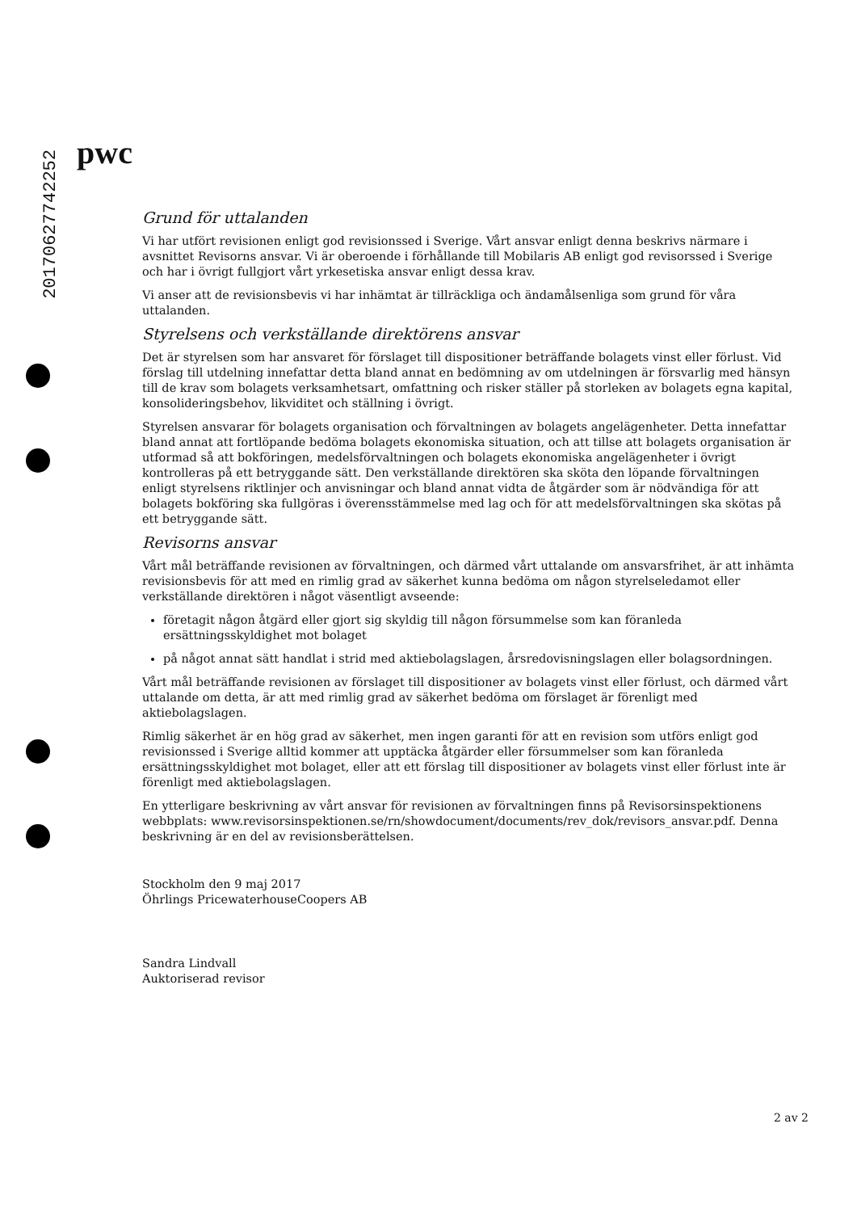20170627742252
pwc
Grund för uttalanden
Vi har utfört revisionen enligt god revisionssed i Sverige. Vårt ansvar enligt denna beskrivs närmare i avsnittet Revisorns ansvar. Vi är oberoende i förhållande till Mobilaris AB enligt god revisorssed i Sverige och har i övrigt fullgjort vårt yrkesetiska ansvar enligt dessa krav.
Vi anser att de revisionsbevis vi har inhämtat är tillräckliga och ändamålsenliga som grund för våra uttalanden.
Styrelsens och verkställande direktörens ansvar
Det är styrelsen som har ansvaret för förslaget till dispositioner beträffande bolagets vinst eller förlust. Vid förslag till utdelning innefattar detta bland annat en bedömning av om utdelningen är försvarlig med hänsyn till de krav som bolagets verksamhetsart, omfattning och risker ställer på storleken av bolagets egna kapital, konsolideringsbehov, likviditet och ställning i övrigt.
Styrelsen ansvarar för bolagets organisation och förvaltningen av bolagets angelägenheter. Detta innefattar bland annat att fortlöpande bedöma bolagets ekonomiska situation, och att tillse att bolagets organisation är utformad så att bokföringen, medelsförvaltningen och bolagets ekonomiska angelägenheter i övrigt kontrolleras på ett betryggande sätt. Den verkställande direktören ska sköta den löpande förvaltningen enligt styrelsens riktlinjer och anvisningar och bland annat vidta de åtgärder som är nödvändiga för att bolagets bokföring ska fullgöras i överensstämmelse med lag och för att medelsförvaltningen ska skötas på ett betryggande sätt.
Revisorns ansvar
Vårt mål beträffande revisionen av förvaltningen, och därmed vårt uttalande om ansvarsfrihet, är att inhämta revisionsbevis för att med en rimlig grad av säkerhet kunna bedöma om någon styrelseledamot eller verkställande direktören i något väsentligt avseende:
företagit någon åtgärd eller gjort sig skyldig till någon försummelse som kan föranleda ersättningsskyldighet mot bolaget
på något annat sätt handlat i strid med aktiebolagslagen, årsredovisningslagen eller bolagsordningen.
Vårt mål beträffande revisionen av förslaget till dispositioner av bolagets vinst eller förlust, och därmed vårt uttalande om detta, är att med rimlig grad av säkerhet bedöma om förslaget är förenligt med aktiebolagslagen.
Rimlig säkerhet är en hög grad av säkerhet, men ingen garanti för att en revision som utförs enligt god revisionssed i Sverige alltid kommer att upptäcka åtgärder eller försummelser som kan föranleda ersättningsskyldighet mot bolaget, eller att ett förslag till dispositioner av bolagets vinst eller förlust inte är förenligt med aktiebolagslagen.
En ytterligare beskrivning av vårt ansvar för revisionen av förvaltningen finns på Revisorsinspektionens webbplats: www.revisorsinspektionen.se/rn/showdocument/documents/rev_dok/revisors_ansvar.pdf. Denna beskrivning är en del av revisionsberättelsen.
Stockholm den 9 maj 2017
Öhrlings PricewaterhouseCoopers AB
Sandra Lindvall
Auktoriserad revisor
2 av 2